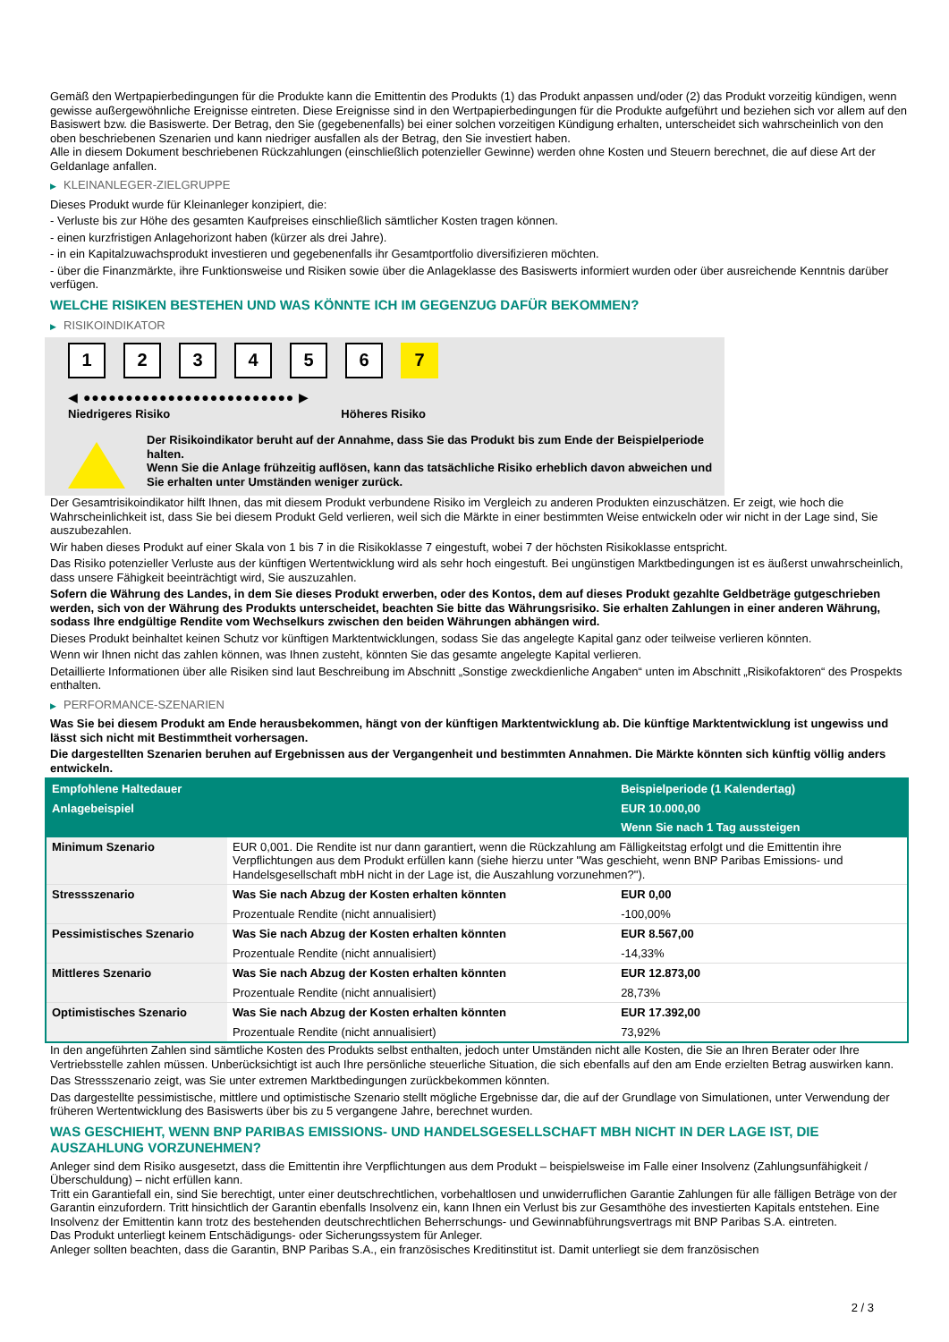Gemäß den Wertpapierbedingungen für die Produkte kann die Emittentin des Produkts (1) das Produkt anpassen und/oder (2) das Produkt vorzeitig kündigen, wenn gewisse außergewöhnliche Ereignisse eintreten. Diese Ereignisse sind in den Wertpapierbedingungen für die Produkte aufgeführt und beziehen sich vor allem auf den Basiswert bzw. die Basiswerte. Der Betrag, den Sie (gegebenenfalls) bei einer solchen vorzeitigen Kündigung erhalten, unterscheidet sich wahrscheinlich von den oben beschriebenen Szenarien und kann niedriger ausfallen als der Betrag, den Sie investiert haben.
Alle in diesem Dokument beschriebenen Rückzahlungen (einschließlich potenzieller Gewinne) werden ohne Kosten und Steuern berechnet, die auf diese Art der Geldanlage anfallen.
▶ KLEINANLEGER-ZIELGRUPPE
Dieses Produkt wurde für Kleinanleger konzipiert, die:
- Verluste bis zur Höhe des gesamten Kaufpreises einschließlich sämtlicher Kosten tragen können.
- einen kurzfristigen Anlagehorizont haben (kürzer als drei Jahre).
- in ein Kapitalzuwachsprodukt investieren und gegebenenfalls ihr Gesamtportfolio diversifizieren möchten.
- über die Finanzmärkte, ihre Funktionsweise und Risiken sowie über die Anlageklasse des Basiswerts informiert wurden oder über ausreichende Kenntnis darüber verfügen.
WELCHE RISIKEN BESTEHEN UND WAS KÖNNTE ICH IM GEGENZUG DAFÜR BEKOMMEN?
▶ RISIKOINDIKATOR
1 2 3 4 5 6 7
◀ ●●●●●●●●●●●●●●●●●●●●●●●●● ▶
Niedrigeres Risiko Höheres Risiko
Der Risikoindikator beruht auf der Annahme, dass Sie das Produkt bis zum Ende der Beispielperiode halten.
Wenn Sie die Anlage frühzeitig auflösen, kann das tatsächliche Risiko erheblich davon abweichen und Sie erhalten unter Umständen weniger zurück.
Der Gesamtrisikoindikator hilft Ihnen, das mit diesem Produkt verbundene Risiko im Vergleich zu anderen Produkten einzuschätzen. Er zeigt, wie hoch die Wahrscheinlichkeit ist, dass Sie bei diesem Produkt Geld verlieren, weil sich die Märkte in einer bestimmten Weise entwickeln oder wir nicht in der Lage sind, Sie auszubezahlen.
Wir haben dieses Produkt auf einer Skala von 1 bis 7 in die Risikoklasse 7 eingestuft, wobei 7 der höchsten Risikoklasse entspricht.
Das Risiko potenzieller Verluste aus der künftigen Wertentwicklung wird als sehr hoch eingestuft. Bei ungünstigen Marktbedingungen ist es äußerst unwahrscheinlich, dass unsere Fähigkeit beeinträchtigt wird, Sie auszuzahlen.
Sofern die Währung des Landes, in dem Sie dieses Produkt erwerben, oder des Kontos, dem auf dieses Produkt gezahlte Geldbeträge gutgeschrieben werden, sich von der Währung des Produkts unterscheidet, beachten Sie bitte das Währungsrisiko. Sie erhalten Zahlungen in einer anderen Währung, sodass Ihre endgültige Rendite vom Wechselkurs zwischen den beiden Währungen abhängen wird.
Dieses Produkt beinhaltet keinen Schutz vor künftigen Marktentwicklungen, sodass Sie das angelegte Kapital ganz oder teilweise verlieren könnten.
Wenn wir Ihnen nicht das zahlen können, was Ihnen zusteht, könnten Sie das gesamte angelegte Kapital verlieren.
Detaillierte Informationen über alle Risiken sind laut Beschreibung im Abschnitt „Sonstige zweckdienliche Angaben“ unten im Abschnitt „Risikofaktoren“ des Prospekts enthalten.
▶ PERFORMANCE-SZENARIEN
Was Sie bei diesem Produkt am Ende herausbekommen, hängt von der künftigen Marktentwicklung ab. Die künftige Marktentwicklung ist ungewiss und lässt sich nicht mit Bestimmtheit vorhersagen.
Die dargestellten Szenarien beruhen auf Ergebnissen aus der Vergangenheit und bestimmten Annahmen. Die Märkte könnten sich künftig völlig anders entwickeln.
| Empfohlene Haltedauer | | Beispielperiode (1 Kalendertag) |
| Anlagebeispiel | | EUR 10.000,00 |
| | | Wenn Sie nach 1 Tag aussteigen |
| Minimum Szenario | EUR 0,001. Die Rendite ist nur dann garantiert, wenn die Rückzahlung am Fälligkeitstag erfolgt und die Emittentin ihre Verpflichtungen aus dem Produkt erfüllen kann (siehe hierzu unter "Was geschieht, wenn BNP Paribas Emissions- und Handelsgesellschaft mbH nicht in der Lage ist, die Auszahlung vorzunehmen?"). | |
| Stressszenario | Was Sie nach Abzug der Kosten erhalten könnten | EUR 0,00 |
| | Prozentuale Rendite (nicht annualisiert) | -100,00% |
| Pessimistisches Szenario | Was Sie nach Abzug der Kosten erhalten könnten | EUR 8.567,00 |
| | Prozentuale Rendite (nicht annualisiert) | -14,33% |
| Mittleres Szenario | Was Sie nach Abzug der Kosten erhalten könnten | EUR 12.873,00 |
| | Prozentuale Rendite (nicht annualisiert) | 28,73% |
| Optimistisches Szenario | Was Sie nach Abzug der Kosten erhalten könnten | EUR 17.392,00 |
| | Prozentuale Rendite (nicht annualisiert) | 73,92% |
In den angeführten Zahlen sind sämtliche Kosten des Produkts selbst enthalten, jedoch unter Umständen nicht alle Kosten, die Sie an Ihren Berater oder Ihre Vertriebsstelle zahlen müssen. Unberücksichtigt ist auch Ihre persönliche steuerliche Situation, die sich ebenfalls auf den am Ende erzielten Betrag auswirken kann.
Das Stressszenario zeigt, was Sie unter extremen Marktbedingungen zurückbekommen könnten.
Das dargestellte pessimistische, mittlere und optimistische Szenario stellt mögliche Ergebnisse dar, die auf der Grundlage von Simulationen, unter Verwendung der früheren Wertentwicklung des Basiswerts über bis zu 5 vergangene Jahre, berechnet wurden.
WAS GESCHIEHT, WENN BNP PARIBAS EMISSIONS- UND HANDELSGESELLSCHAFT MBH NICHT IN DER LAGE IST, DIE AUSZAHLUNG VORZUNEHMEN?
Anleger sind dem Risiko ausgesetzt, dass die Emittentin ihre Verpflichtungen aus dem Produkt – beispielsweise im Falle einer Insolvenz (Zahlungsunfähigkeit / Überschuldung) – nicht erfüllen kann.
Tritt ein Garantiefall ein, sind Sie berechtigt, unter einer deutschrechtlichen, vorbehaltlosen und unwiderruflichen Garantie Zahlungen für alle fälligen Beträge von der Garantin einzufordern. Tritt hinsichtlich der Garantin ebenfalls Insolvenz ein, kann Ihnen ein Verlust bis zur Gesamthöhe des investierten Kapitals entstehen. Eine Insolvenz der Emittentin kann trotz des bestehenden deutschrechtlichen Beherrschungs- und Gewinnabführungsvertrags mit BNP Paribas S.A. eintreten.
Das Produkt unterliegt keinem Entschädigungs- oder Sicherungssystem für Anleger.
Anleger sollten beachten, dass die Garantin, BNP Paribas S.A., ein französisches Kreditinstitut ist. Damit unterliegt sie dem französischen
2 / 3